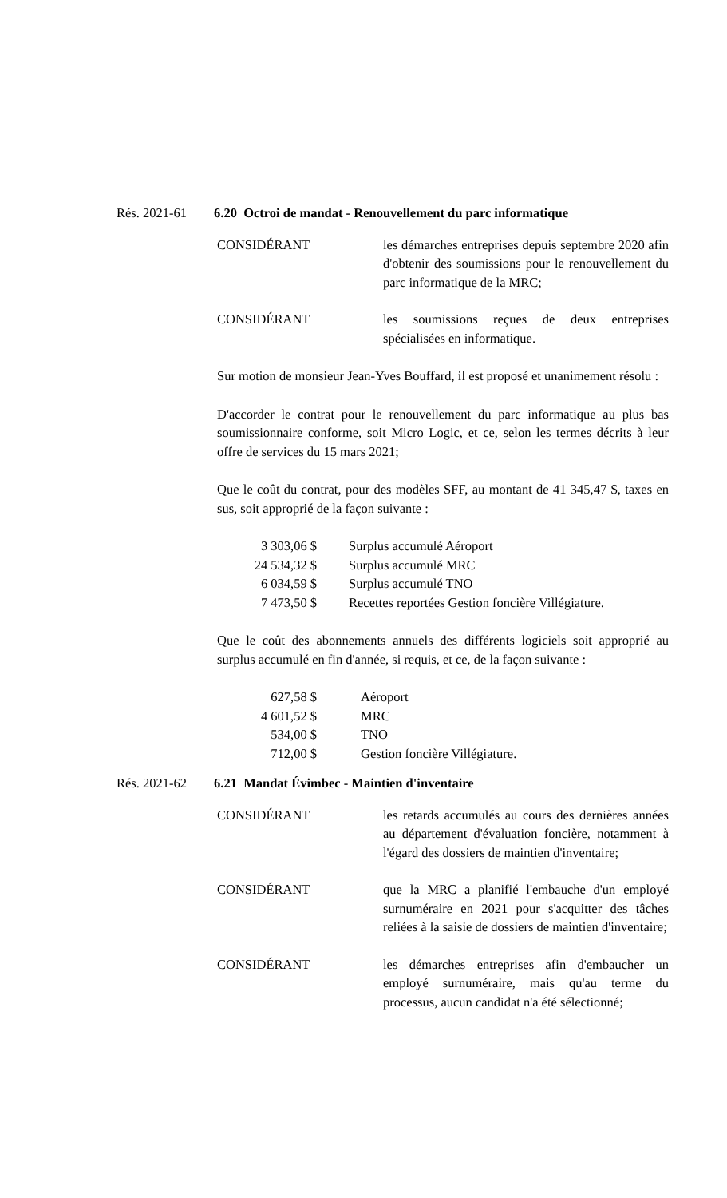Rés. 2021-61 6.20 Octroi de mandat - Renouvellement du parc informatique
CONSIDÉRANT les démarches entreprises depuis septembre 2020 afin d'obtenir des soumissions pour le renouvellement du parc informatique de la MRC;
CONSIDÉRANT les soumissions reçues de deux entreprises spécialisées en informatique.
Sur motion de monsieur Jean-Yves Bouffard, il est proposé et unanimement résolu :
D'accorder le contrat pour le renouvellement du parc informatique au plus bas soumissionnaire conforme, soit Micro Logic, et ce, selon les termes décrits à leur offre de services du 15 mars 2021;
Que le coût du contrat, pour des modèles SFF, au montant de 41 345,47 $, taxes en sus, soit approprié de la façon suivante :
| 3 303,06 $ | Surplus accumulé Aéroport |
| 24 534,32 $ | Surplus accumulé MRC |
| 6 034,59 $ | Surplus accumulé TNO |
| 7 473,50 $ | Recettes reportées Gestion foncière Villégiature. |
Que le coût des abonnements annuels des différents logiciels soit approprié au surplus accumulé en fin d'année, si requis, et ce, de la façon suivante :
| 627,58 $ | Aéroport |
| 4 601,52 $ | MRC |
| 534,00 $ | TNO |
| 712,00 $ | Gestion foncière Villégiature. |
Rés. 2021-62 6.21 Mandat Évimbec - Maintien d'inventaire
CONSIDÉRANT les retards accumulés au cours des dernières années au département d'évaluation foncière, notamment à l'égard des dossiers de maintien d'inventaire;
CONSIDÉRANT que la MRC a planifié l'embauche d'un employé surnuméraire en 2021 pour s'acquitter des tâches reliées à la saisie de dossiers de maintien d'inventaire;
CONSIDÉRANT les démarches entreprises afin d'embaucher un employé surnuméraire, mais qu'au terme du processus, aucun candidat n'a été sélectionné;